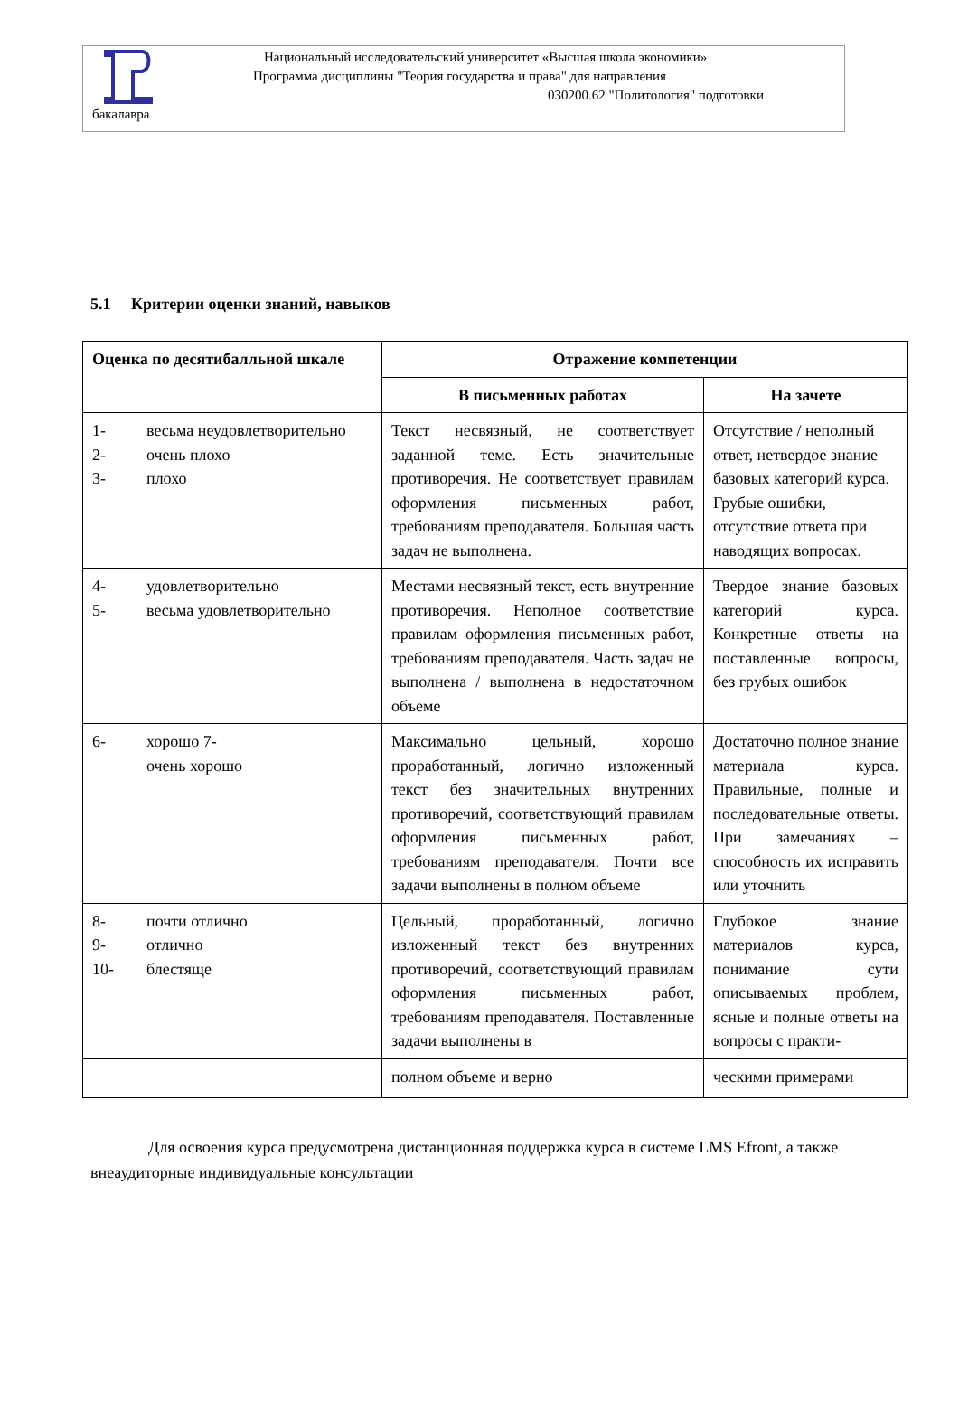Национальный исследовательский университет «Высшая школа экономики»
Программа дисциплины "Теория государства и права" для направления
030200.62 "Политология" подготовки
бакалавра
5.1 Критерии оценки знаний, навыков
| Оценка по десятибалльной шкале | Отражение компетенции | |
| --- | --- | --- |
| | В письменных работах | На зачете |
| 1- весьма неудовлетворительно 2- очень плохо 3- плохо | Текст несвязный, не соответствует заданной теме. Есть значительные противоречия. Не соответствует правилам оформления письменных работ, требованиям преподавателя. Большая часть задач не выполнена. | Отсутствие / неполный ответ, нетвердое знание базовых категорий курса. Грубые ошибки, отсутствие ответа при наводящих вопросах. |
| 4- удовлетворительно 5- весьма удовлетворительно | Местами несвязный текст, есть внутренние противоречия. Неполное соответствие правилам оформления письменных работ, требованиям преподавателя. Часть задач не выполнена / выполнена в недостаточном объеме | Твердое знание базовых категорий курса. Конкретные ответы на поставленные вопросы, без грубых ошибок |
| 6- хорошо 7- очень хорошо | Максимально цельный, хорошо проработанный, логично изложенный текст без значительных внутренних противоречий, соответствующий правилам оформления письменных работ, требованиям преподавателя. Почти все задачи выполнены в полном объеме | Достаточно полное знание материала курса. Правильные, полные и последовательные ответы. При замечаниях – способность их исправить или уточнить |
| 8- почти отлично 9- отлично 10- блестяще | Цельный, проработанный, логично изложенный текст без внутренних противоречий, соответствующий правилам оформления письменных работ, требованиям преподавателя. Поставленные задачи выполнены в | Глубокое знание материалов курса, понимание сути описываемых проблем, ясные и полные ответы на вопросы с практи- |
| | полном объеме и верно | ческими примерами |
Для освоения курса предусмотрена дистанционная поддержка курса в системе LMS Efront, а также внеаудиторные индивидуальные консультации